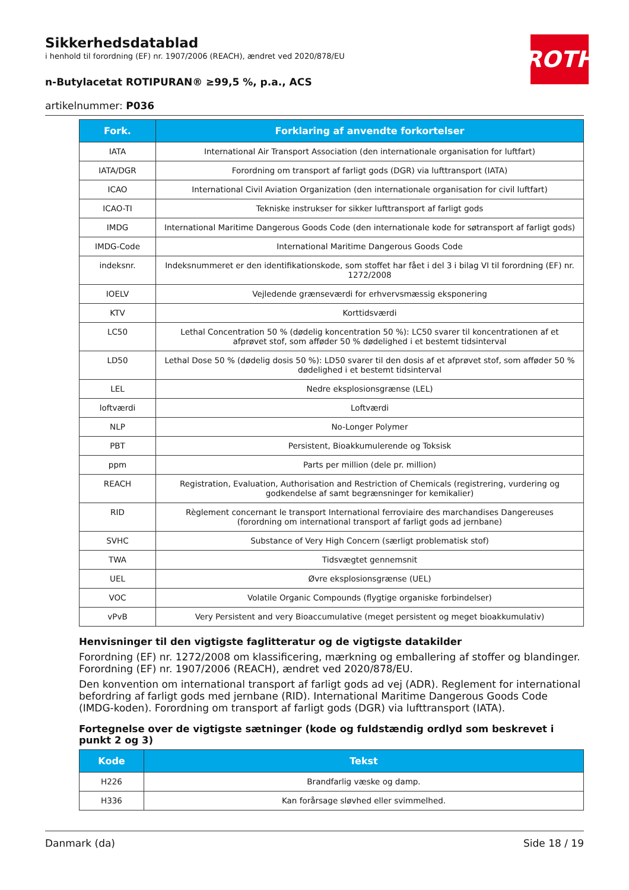ROTH
Sikkerhedsdatablad
i henhold til forordning (EF) nr. 1907/2006 (REACH), ændret ved 2020/878/EU
n-Butylacetat ROTIPURAN® ≥99,5 %, p.a., ACS
artikelnummer: P036
| Fork. | Forklaring af anvendte forkortelser |
| --- | --- |
| IATA | International Air Transport Association (den internationale organisation for luftfart) |
| IATA/DGR | Forordning om transport af farligt gods (DGR) via lufttransport (IATA) |
| ICAO | International Civil Aviation Organization (den internationale organisation for civil luftfart) |
| ICAO-TI | Tekniske instrukser for sikker lufttransport af farligt gods |
| IMDG | International Maritime Dangerous Goods Code (den internationale kode for søtransport af farligt gods) |
| IMDG-Code | International Maritime Dangerous Goods Code |
| indeksnr. | Indeksnummeret er den identifikationskode, som stoffet har fået i del 3 i bilag VI til forordning (EF) nr. 1272/2008 |
| IOELV | Vejledende grænseværdi for erhvervsmæssig eksponering |
| KTV | Korttidsværdi |
| LC50 | Lethal Concentration 50 % (dødelig koncentration 50 %): LC50 svarer til koncentrationen af et afprøvet stof, som afføder 50 % dødelighed i et bestemt tidsinterval |
| LD50 | Lethal Dose 50 % (dødelig dosis 50 %): LD50 svarer til den dosis af et afprøvet stof, som afføder 50 % dødelighed i et bestemt tidsinterval |
| LEL | Nedre eksplosionsgrænse (LEL) |
| loftværdi | Loftværdi |
| NLP | No-Longer Polymer |
| PBT | Persistent, Bioakkumulerende og Toksisk |
| ppm | Parts per million (dele pr. million) |
| REACH | Registration, Evaluation, Authorisation and Restriction of Chemicals (registrering, vurdering og godkendelse af samt begrænsninger for kemikalier) |
| RID | Règlement concernant le transport International ferroviaire des marchandises Dangereuses (forordning om international transport af farligt gods ad jernbane) |
| SVHC | Substance of Very High Concern (særligt problematisk stof) |
| TWA | Tidsvægtet gennemsnit |
| UEL | Øvre eksplosionsgrænse (UEL) |
| VOC | Volatile Organic Compounds (flygtige organiske forbindelser) |
| vPvB | Very Persistent and very Bioaccumulative (meget persistent og meget bioakkumulativ) |
Henvisninger til den vigtigste faglitteratur og de vigtigste datakilder
Forordning (EF) nr. 1272/2008 om klassificering, mærkning og emballering af stoffer og blandinger. Forordning (EF) nr. 1907/2006 (REACH), ændret ved 2020/878/EU.
Den konvention om international transport af farligt gods ad vej (ADR). Reglement for international befordring af farligt gods med jernbane (RID). International Maritime Dangerous Goods Code (IMDG-koden). Forordning om transport af farligt gods (DGR) via lufttransport (IATA).
Fortegnelse over de vigtigste sætninger (kode og fuldstændig ordlyd som beskrevet i punkt 2 og 3)
| Kode | Tekst |
| --- | --- |
| H226 | Brandfarlig væske og damp. |
| H336 | Kan forårsage sløvhed eller svimmelhed. |
Danmark (da) Side 18 / 19